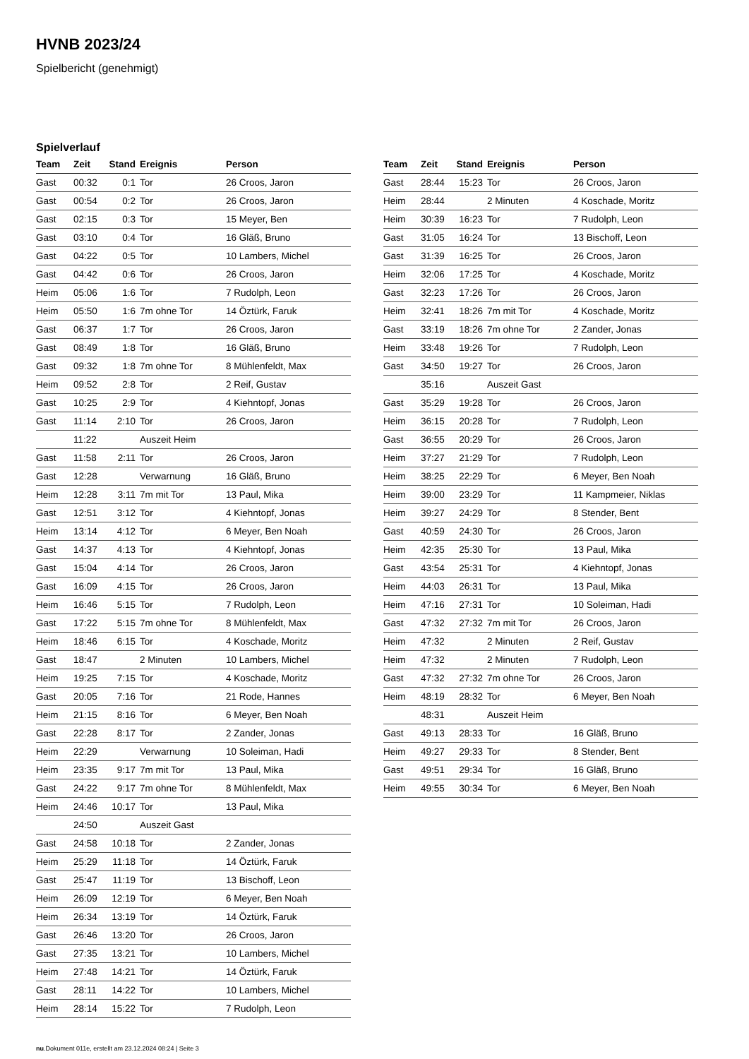HVNB 2023/24
Spielbericht (genehmigt)
Spielverlauf
| Team | Zeit | Stand | Ereignis | Person |
| --- | --- | --- | --- | --- |
| Gast | 00:32 | 0:1 | Tor | 26 Croos, Jaron |
| Gast | 00:54 | 0:2 | Tor | 26 Croos, Jaron |
| Gast | 02:15 | 0:3 | Tor | 15 Meyer, Ben |
| Gast | 03:10 | 0:4 | Tor | 16 Gläß, Bruno |
| Gast | 04:22 | 0:5 | Tor | 10 Lambers, Michel |
| Gast | 04:42 | 0:6 | Tor | 26 Croos, Jaron |
| Heim | 05:06 | 1:6 | Tor | 7 Rudolph, Leon |
| Heim | 05:50 | 1:6 | 7m ohne Tor | 14 Öztürk, Faruk |
| Gast | 06:37 | 1:7 | Tor | 26 Croos, Jaron |
| Gast | 08:49 | 1:8 | Tor | 16 Gläß, Bruno |
| Gast | 09:32 | 1:8 | 7m ohne Tor | 8 Mühlenfeldt, Max |
| Heim | 09:52 | 2:8 | Tor | 2 Reif, Gustav |
| Gast | 10:25 | 2:9 | Tor | 4 Kiehntopf, Jonas |
| Gast | 11:14 | 2:10 | Tor | 26 Croos, Jaron |
| | 11:22 | | Auszeit Heim | |
| Gast | 11:58 | 2:11 | Tor | 26 Croos, Jaron |
| Gast | 12:28 | | Verwarnung | 16 Gläß, Bruno |
| Heim | 12:28 | 3:11 | 7m mit Tor | 13 Paul, Mika |
| Gast | 12:51 | 3:12 | Tor | 4 Kiehntopf, Jonas |
| Heim | 13:14 | 4:12 | Tor | 6 Meyer, Ben Noah |
| Gast | 14:37 | 4:13 | Tor | 4 Kiehntopf, Jonas |
| Gast | 15:04 | 4:14 | Tor | 26 Croos, Jaron |
| Gast | 16:09 | 4:15 | Tor | 26 Croos, Jaron |
| Heim | 16:46 | 5:15 | Tor | 7 Rudolph, Leon |
| Gast | 17:22 | 5:15 | 7m ohne Tor | 8 Mühlenfeldt, Max |
| Heim | 18:46 | 6:15 | Tor | 4 Koschade, Moritz |
| Gast | 18:47 | | 2 Minuten | 10 Lambers, Michel |
| Heim | 19:25 | 7:15 | Tor | 4 Koschade, Moritz |
| Gast | 20:05 | 7:16 | Tor | 21 Rode, Hannes |
| Heim | 21:15 | 8:16 | Tor | 6 Meyer, Ben Noah |
| Gast | 22:28 | 8:17 | Tor | 2 Zander, Jonas |
| Heim | 22:29 | | Verwarnung | 10 Soleiman, Hadi |
| Heim | 23:35 | 9:17 | 7m mit Tor | 13 Paul, Mika |
| Gast | 24:22 | 9:17 | 7m ohne Tor | 8 Mühlenfeldt, Max |
| Heim | 24:46 | 10:17 | Tor | 13 Paul, Mika |
| | 24:50 | | Auszeit Gast | |
| Gast | 24:58 | 10:18 | Tor | 2 Zander, Jonas |
| Heim | 25:29 | 11:18 | Tor | 14 Öztürk, Faruk |
| Gast | 25:47 | 11:19 | Tor | 13 Bischoff, Leon |
| Heim | 26:09 | 12:19 | Tor | 6 Meyer, Ben Noah |
| Heim | 26:34 | 13:19 | Tor | 14 Öztürk, Faruk |
| Gast | 26:46 | 13:20 | Tor | 26 Croos, Jaron |
| Gast | 27:35 | 13:21 | Tor | 10 Lambers, Michel |
| Heim | 27:48 | 14:21 | Tor | 14 Öztürk, Faruk |
| Gast | 28:11 | 14:22 | Tor | 10 Lambers, Michel |
| Heim | 28:14 | 15:22 | Tor | 7 Rudolph, Leon |
| Team | Zeit | Stand | Ereignis | Person |
| --- | --- | --- | --- | --- |
| Gast | 28:44 | 15:23 | Tor | 26 Croos, Jaron |
| Heim | 28:44 | | 2 Minuten | 4 Koschade, Moritz |
| Heim | 30:39 | 16:23 | Tor | 7 Rudolph, Leon |
| Gast | 31:05 | 16:24 | Tor | 13 Bischoff, Leon |
| Gast | 31:39 | 16:25 | Tor | 26 Croos, Jaron |
| Heim | 32:06 | 17:25 | Tor | 4 Koschade, Moritz |
| Gast | 32:23 | 17:26 | Tor | 26 Croos, Jaron |
| Heim | 32:41 | 18:26 | 7m mit Tor | 4 Koschade, Moritz |
| Gast | 33:19 | 18:26 | 7m ohne Tor | 2 Zander, Jonas |
| Heim | 33:48 | 19:26 | Tor | 7 Rudolph, Leon |
| Gast | 34:50 | 19:27 | Tor | 26 Croos, Jaron |
| | 35:16 | | Auszeit Gast | |
| Gast | 35:29 | 19:28 | Tor | 26 Croos, Jaron |
| Heim | 36:15 | 20:28 | Tor | 7 Rudolph, Leon |
| Gast | 36:55 | 20:29 | Tor | 26 Croos, Jaron |
| Heim | 37:27 | 21:29 | Tor | 7 Rudolph, Leon |
| Heim | 38:25 | 22:29 | Tor | 6 Meyer, Ben Noah |
| Heim | 39:00 | 23:29 | Tor | 11 Kampmeier, Niklas |
| Heim | 39:27 | 24:29 | Tor | 8 Stender, Bent |
| Gast | 40:59 | 24:30 | Tor | 26 Croos, Jaron |
| Heim | 42:35 | 25:30 | Tor | 13 Paul, Mika |
| Gast | 43:54 | 25:31 | Tor | 4 Kiehntopf, Jonas |
| Heim | 44:03 | 26:31 | Tor | 13 Paul, Mika |
| Heim | 47:16 | 27:31 | Tor | 10 Soleiman, Hadi |
| Gast | 47:32 | 27:32 | 7m mit Tor | 26 Croos, Jaron |
| Heim | 47:32 | | 2 Minuten | 2 Reif, Gustav |
| Heim | 47:32 | | 2 Minuten | 7 Rudolph, Leon |
| Gast | 47:32 | 27:32 | 7m ohne Tor | 26 Croos, Jaron |
| Heim | 48:19 | 28:32 | Tor | 6 Meyer, Ben Noah |
| | 48:31 | | Auszeit Heim | |
| Gast | 49:13 | 28:33 | Tor | 16 Gläß, Bruno |
| Heim | 49:27 | 29:33 | Tor | 8 Stender, Bent |
| Gast | 49:51 | 29:34 | Tor | 16 Gläß, Bruno |
| Heim | 49:55 | 30:34 | Tor | 6 Meyer, Ben Noah |
nu.Dokument 011e, erstellt am 23.12.2024 08:24 | Seite 3